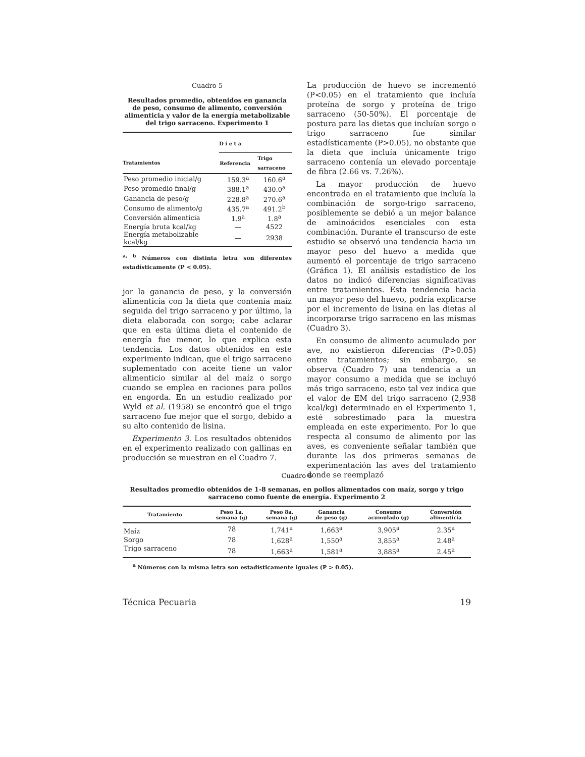Cuadro 5
Resultados promedio, obtenidos en ganancia de peso, consumo de alimento, conversión alimenticia y valor de la energía metabolizable del trigo sarraceno. Experimento 1
| | D i e t a | |
| --- | --- | --- |
| Tratamientos | Referencia | Trigo sarraceno |
| Peso promedio inicial/g | 159.3<sup>a</sup> | 160.6<sup>a</sup> |
| Peso promedio final/g | 388.1<sup>a</sup> | 430.0<sup>a</sup> |
| Ganancia de peso/g | 228.8<sup>a</sup> | 270.6<sup>a</sup> |
| Consumo de alimento/g | 435.7<sup>a</sup> | 491.2<sup>b</sup> |
| Conversión alimenticia | 1.9<sup>a</sup> | 1.8<sup>a</sup> |
| Energía bruta kcal/kg | — | 4522 |
| Energía metabolizable kcal/kg | — | 2938 |
<sup>a, b</sup> Números con distinta letra son diferentes estadísticamente (P < 0.05).
jor la ganancia de peso, y la conversión alimenticia con la dieta que contenía maíz seguida del trigo sarraceno y por último, la dieta elaborada con sorgo; cabe aclarar que en esta última dieta el contenido de energía fue menor, lo que explica esta tendencia. Los datos obtenidos en este experimento indican, que el trigo sarraceno suplementado con aceite tiene un valor alimenticio similar al del maíz o sorgo cuando se emplea en raciones para pollos en engorda. En un estudio realizado por Wyld et al. (1958) se encontró que el trigo sarraceno fue mejor que el sorgo, debido a su alto contenido de lisina.
Experimento 3. Los resultados obtenidos en el experimento realizado con gallinas en producción se muestran en el Cuadro 7.
La producción de huevo se incrementó (P<0.05) en el tratamiento que incluía proteína de sorgo y proteína de trigo sarraceno (50-50%). El porcentaje de postura para las dietas que incluían sorgo o trigo sarraceno fue similar estadísticamente (P>0.05), no obstante que la dieta que incluía únicamente trigo sarraceno contenía un elevado porcentaje de fibra (2.66 vs. 7.26%).
La mayor producción de huevo encontrada en el tratamiento que incluía la combinación de sorgo-trigo sarraceno, posiblemente se debió a un mejor balance de aminoácidos esenciales con esta combinación. Durante el transcurso de este estudio se observó una tendencia hacia un mayor peso del huevo a medida que aumentó el porcentaje de trigo sarraceno (Gráfica 1). El análisis estadístico de los datos no indicó diferencias significativas entre tratamientos. Esta tendencia hacia un mayor peso del huevo, podría explicarse por el incremento de lisina en las dietas al incorporarse trigo sarraceno en las mismas (Cuadro 3).
En consumo de alimento acumulado por ave, no existieron diferencias (P>0.05) entre tratamientos; sin embargo, se observa (Cuadro 7) una tendencia a un mayor consumo a medida que se incluyó más trigo sarraceno, esto tal vez indica que el valor de EM del trigo sarraceno (2,938 kcal/kg) determinado en el Experimento 1, esté sobrestimado para la muestra empleada en este experimento. Por lo que respecta al consumo de alimento por las aves, es conveniente señalar también que durante las dos primeras semanas de experimentación las aves del tratamiento donde se reemplazó
Cuadro 6
Resultados promedio obtenidos de 1-8 semanas, en pollos alimentados con maíz, sorgo y trigo sarraceno como fuente de energía. Experimento 2
| Tratamiento | Peso 1a. semana (g) | Peso 8a. semana (g) | Ganancia de peso (g) | Consumo acumulado (g) | Conversión alimenticia |
| --- | --- | --- | --- | --- | --- |
| Maíz | 78 | 1,741<sup>a</sup> | 1,663<sup>a</sup> | 3,905<sup>a</sup> | 2.35<sup>a</sup> |
| Sorgo | 78 | 1,628<sup>a</sup> | 1,550<sup>a</sup> | 3,855<sup>a</sup> | 2.48<sup>a</sup> |
| Trigo sarraceno | 78 | 1,663<sup>a</sup> | 1,581<sup>a</sup> | 3,885<sup>a</sup> | 2.45<sup>a</sup> |
<sup>a</sup> Números con la misma letra son estadísticamente iguales (P > 0.05).
Técnica Pecuaria 19